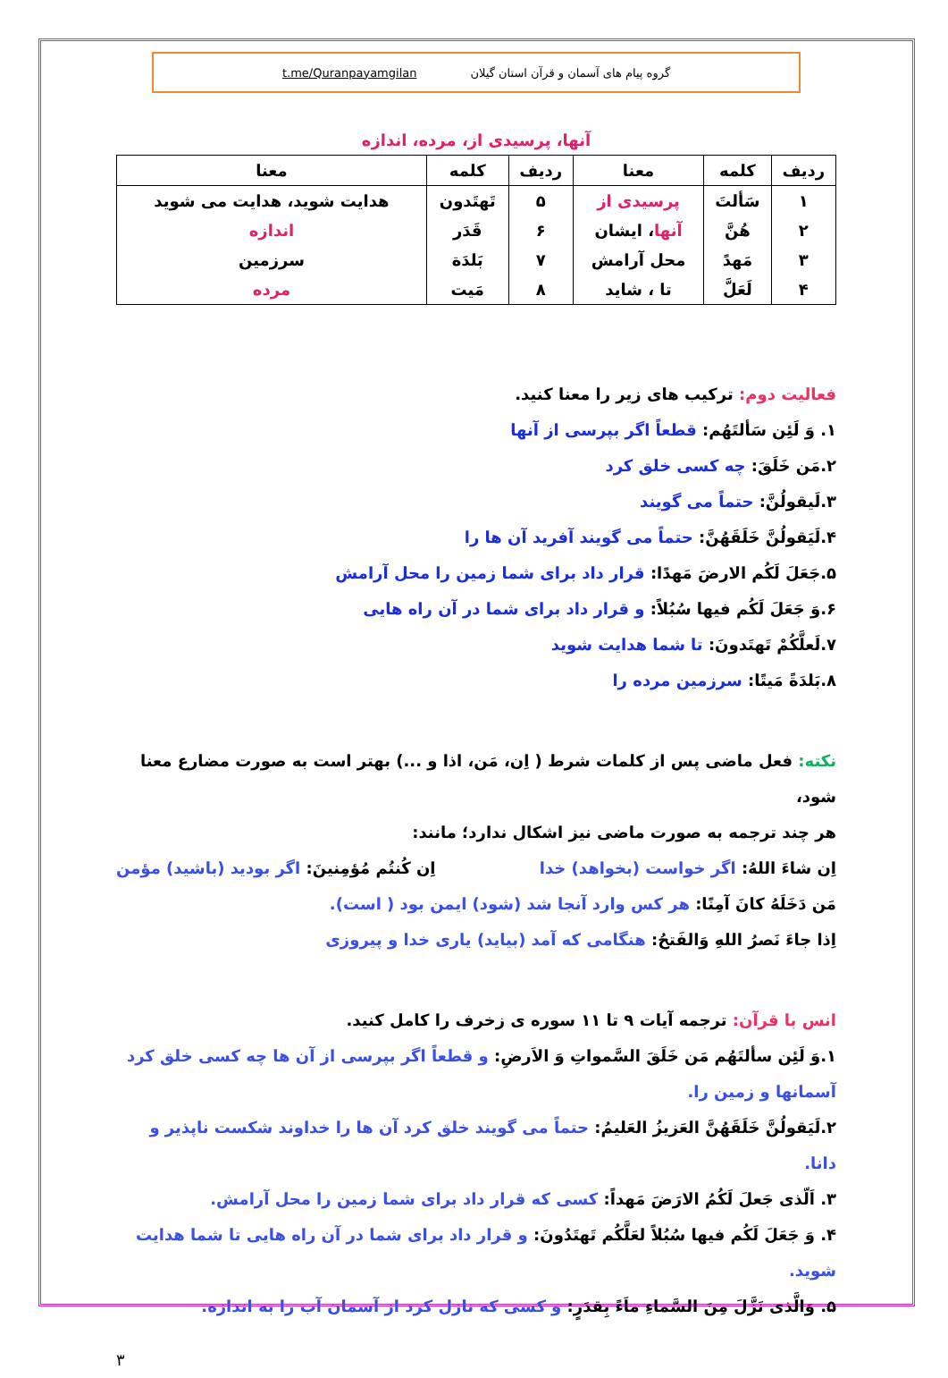گروه پیام های آسمان و قرآن استان گیلان t.me/Quranpayamgilan
آنها، پرسیدی از، مرده، اندازه
| ردیف | کلمه | معنا | ردیف | کلمه | معنا |
| --- | --- | --- | --- | --- | --- |
| ۱ | سَألتَ | پرسیدی از | ۵ | تَهتَدون | هدایت شوید، هدایت می شوید |
| ۲ | هُنَّ | آنها ، ایشان | ۶ | قَدَر | اندازه |
| ۳ | مَهدً | محل آرامش | ۷ | بَلدَة | سرزمین |
| ۴ | لَعَلَّ | تا ، شاید | ۸ | مَیت | مرده |
فعالیت دوم: ترکیب های زیر را معنا کنید.
۱. وَ لَئِن سَألتَهُم: قطعاً اگر بپرسی از آنها
۲.مَن خَلَقَ: چه کسی خلق کرد
۳.لَیقولُنَّ: حتماً می گویند
۴.لَیَقولُنَّ خَلَقَهُنَّ: حتماً می گویند آفرید آن ها را
۵.جَعَلَ لَکُم الارضَ مَهدًا: قرار داد برای شما زمین را محل آرامش
۶.وَ جَعَلَ لَکُم فیها سُبُلاً: و قرار داد برای شما در آن راه هایی
۷.لَعلَّکُمْ تَهتَدونَ: تا شما هدایت شوید
۸.بَلدَةً مَیتًا: سرزمین مرده را
نکته: فعل ماضی پس از کلمات شرط ( اِن، مَن، اذا و ...) بهتر است به صورت مضارع معنا شود،
هر چند ترجمه به صورت ماضی نیز اشکال ندارد؛ مانند:
اِن شاءَ اللهُ: اگر خواست (بخواهد) خدا اِن کُنتُم مُؤمِنینَ: اگر بودید (باشید) مؤمن
مَن دَخَلَهُ کانَ آمِنًا: هر کس وارد آنجا شد (شود) ایمن بود ( است).
اِذا جاءَ نَصرُ اللهِ وَالفَتحُ: هنگامی که آمد (بیاید) یاری خدا و پیروزی
انس با قرآن: ترجمه آیات ۹ تا ۱۱ سوره ی زخرف را کامل کنید.
۱.وَ لَئِن سألتَهُم مَن خَلَقَ السَّمواتِ وَ الاَرضِ: و قطعاً اگر بپرسی از آن ها چه کسی خلق کرد آسمانها و زمین را.
۲.لَیَقولُنَّ خَلَقَهُنَّ العَزیزُ العَلیمُ: حتماً می گویند خلق کرد آن ها را خداوند شکست ناپذیر و دانا.
۳. اَلّذی جَعلَ لَکُمُ الارَضَ مَهداً: کسی که قرار داد برای شما زمین را محل آرامش.
۴. وَ جَعَلَ لَکُم فیها سُبُلاً لعَلَّکُم تَهتَدُونَ: و قرار داد برای شما در آن راه هایی تا شما هدایت شوید.
۵. وَالَّذی نَزَّلَ مِنَ السَّماءِ ماَءً بِقدَرٍ: و کسی که نازل کرد از آسمان آب را به اندازه.
۳